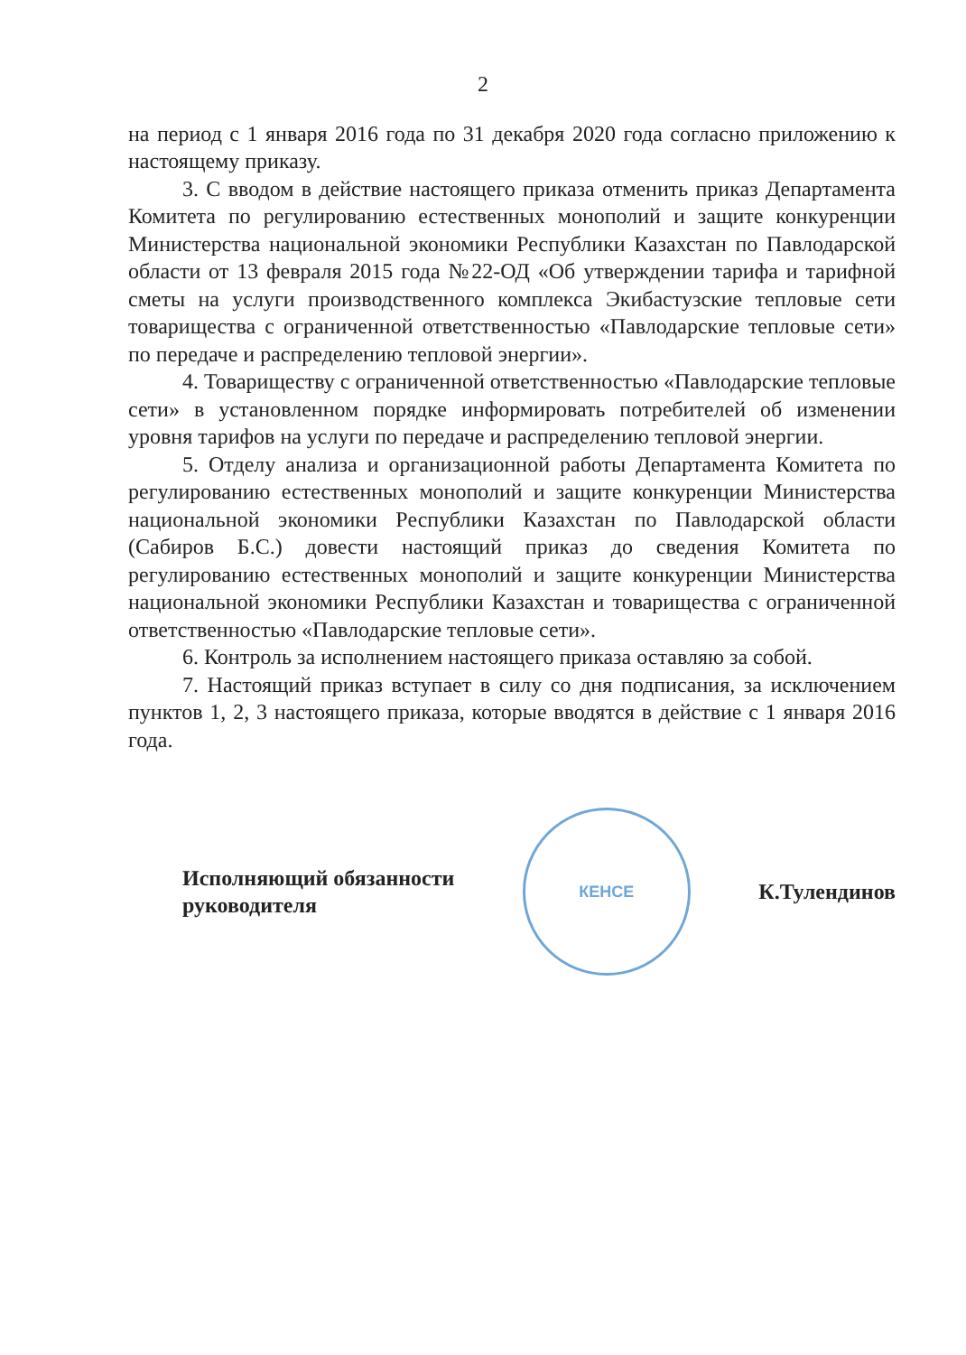2
на период с 1 января 2016 года по 31 декабря 2020 года согласно приложению к настоящему приказу.
3. С вводом в действие настоящего приказа отменить приказ Департамента Комитета по регулированию естественных монополий и защите конкуренции Министерства национальной экономики Республики Казахстан по Павлодарской области от 13 февраля 2015 года №22-ОД «Об утверждении тарифа и тарифной сметы на услуги производственного комплекса Экибастузские тепловые сети товарищества с ограниченной ответственностью «Павлодарские тепловые сети» по передаче и распределению тепловой энергии».
4. Товариществу с ограниченной ответственностью «Павлодарские тепловые сети» в установленном порядке информировать потребителей об изменении уровня тарифов на услуги по передаче и распределению тепловой энергии.
5. Отделу анализа и организационной работы Департамента Комитета по регулированию естественных монополий и защите конкуренции Министерства национальной экономики Республики Казахстан по Павлодарской области (Сабиров Б.С.) довести настоящий приказ до сведения Комитета по регулированию естественных монополий и защите конкуренции Министерства национальной экономики Республики Казахстан и товарищества с ограниченной ответственностью «Павлодарские тепловые сети».
6. Контроль за исполнением настоящего приказа оставляю за собой.
7. Настоящий приказ вступает в силу со дня подписания, за исключением пунктов 1, 2, 3 настоящего приказа, которые вводятся в действие с 1 января 2016 года.
Исполняющий обязанности
руководителя
КЕНСЕ
К.Тулендинов